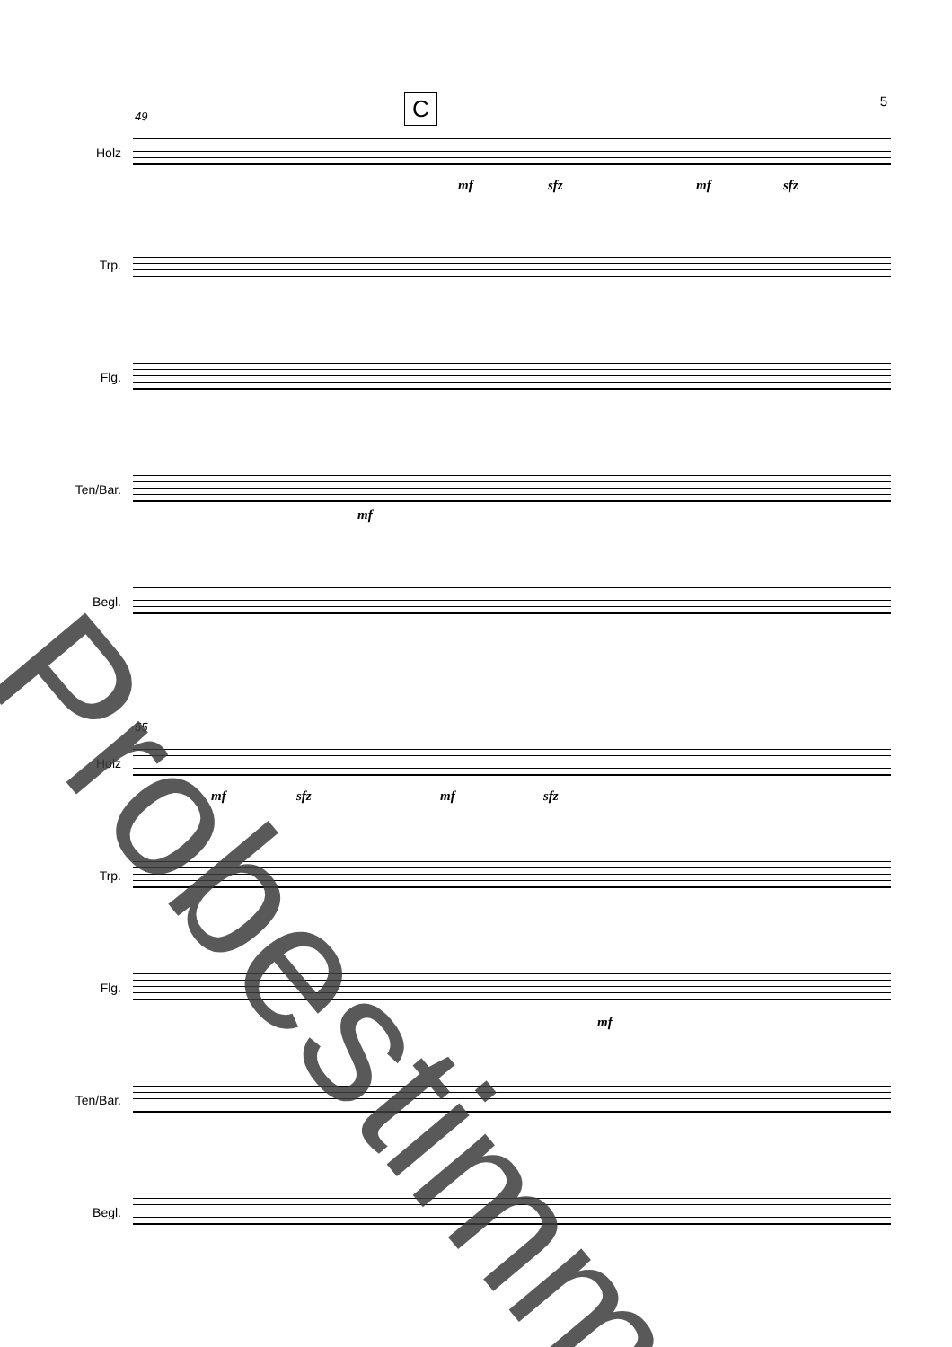5 C
49
Holz
mf sfz mf sfz
Trp.
Flg.
Ten/Bar.
mf
Begl.
55
Holz
mf sfz mf sfz
Trp.
Flg.
mf
Ten/Bar.
Begl.
Probestimme